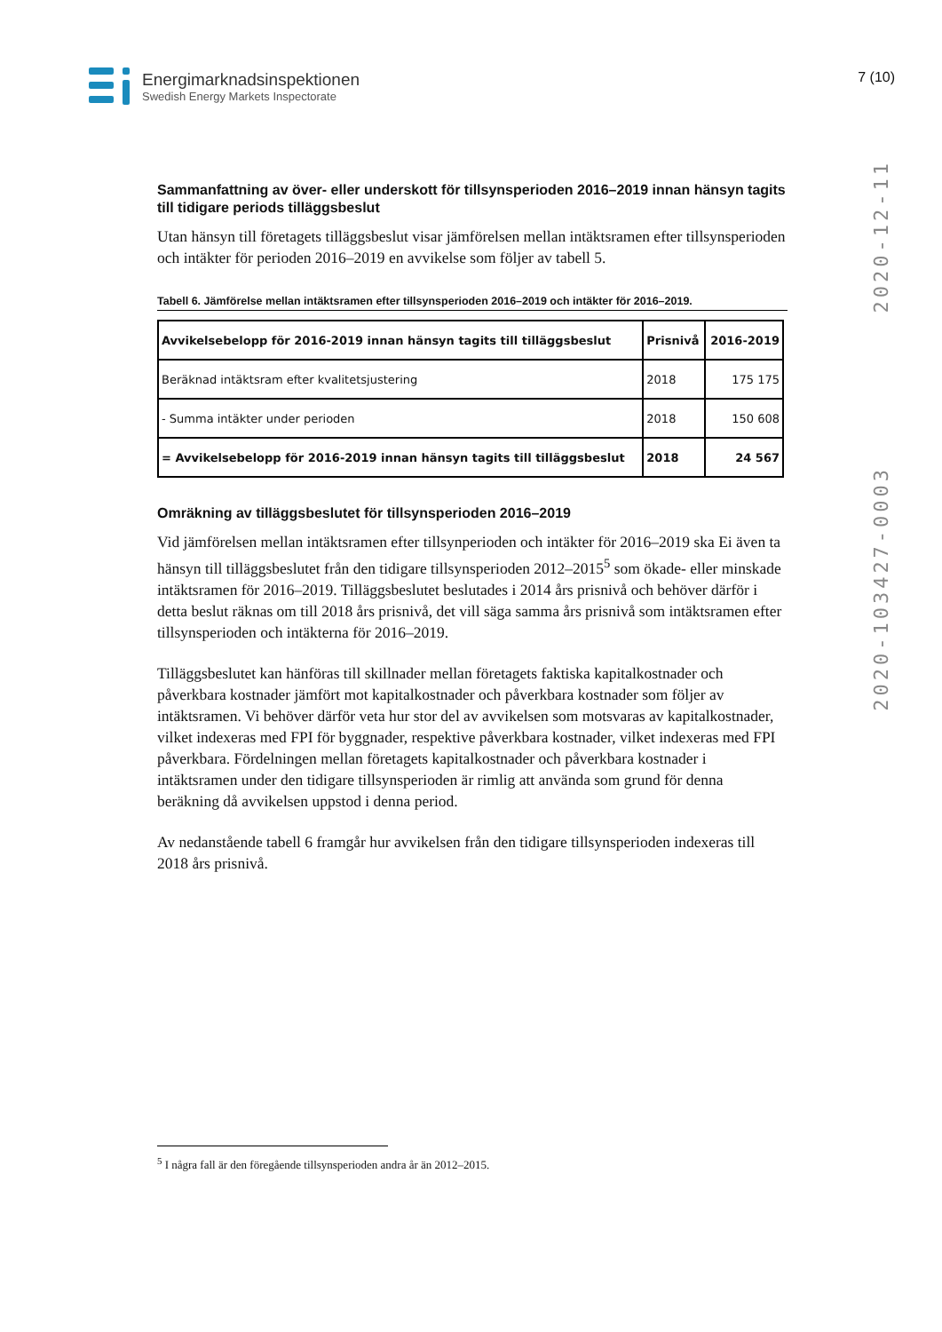Energimarknadsinspektionen
Swedish Energy Markets Inspectorate
7 (10)
2020-103427-0003 2020-12-11
Sammanfattning av över- eller underskott för tillsynsperioden 2016–2019 innan hänsyn tagits till tidigare periods tilläggsbeslut
Utan hänsyn till företagets tilläggsbeslut visar jämförelsen mellan intäktsramen efter tillsynsperioden och intäkter för perioden 2016–2019 en avvikelse som följer av tabell 5.
Tabell 6. Jämförelse mellan intäktsramen efter tillsynsperioden 2016–2019 och intäkter för 2016–2019.
| Avvikelsebelopp för 2016-2019 innan hänsyn tagits till tilläggsbeslut | Prisnivå | 2016-2019 |
| --- | --- | --- |
| Beräknad intäktsram efter kvalitetsjustering | 2018 | 175 175 |
| - Summa intäkter under perioden | 2018 | 150 608 |
| = Avvikelsebelopp för 2016-2019 innan hänsyn tagits till tilläggsbeslut | 2018 | 24 567 |
Omräkning av tilläggsbeslutet för tillsynsperioden 2016–2019
Vid jämförelsen mellan intäktsramen efter tillsynperioden och intäkter för 2016–2019 ska Ei även ta hänsyn till tilläggsbeslutet från den tidigare tillsynsperioden 2012–2015<sup>5</sup> som ökade- eller minskade intäktsramen för 2016–2019. Tilläggsbeslutet beslutades i 2014 års prisnivå och behöver därför i detta beslut räknas om till 2018 års prisnivå, det vill säga samma års prisnivå som intäktsramen efter tillsynsperioden och intäkterna för 2016–2019.
Tilläggsbeslutet kan hänföras till skillnader mellan företagets faktiska kapitalkostnader och påverkbara kostnader jämfört mot kapitalkostnader och påverkbara kostnader som följer av intäktsramen. Vi behöver därför veta hur stor del av avvikelsen som motsvaras av kapitalkostnader, vilket indexeras med FPI för byggnader, respektive påverkbara kostnader, vilket indexeras med FPI påverkbara. Fördelningen mellan företagets kapitalkostnader och påverkbara kostnader i intäktsramen under den tidigare tillsynsperioden är rimlig att använda som grund för denna beräkning då avvikelsen uppstod i denna period.
Av nedanstående tabell 6 framgår hur avvikelsen från den tidigare tillsynsperioden indexeras till 2018 års prisnivå.
<sup>5</sup> I några fall är den föregående tillsynsperioden andra år än 2012–2015.